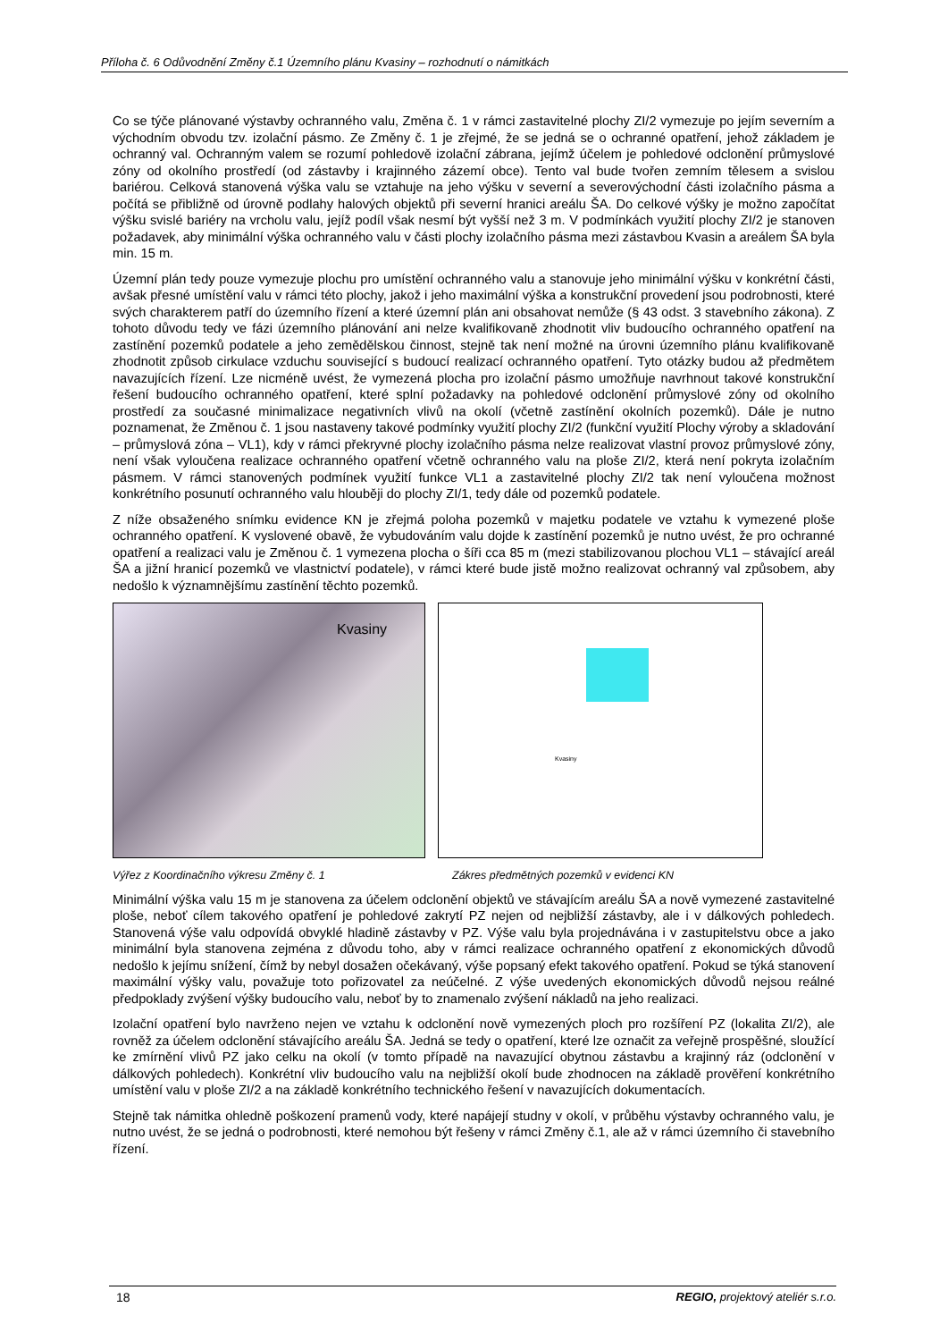Příloha č. 6 Odůvodnění Změny č.1 Územního plánu Kvasiny – rozhodnutí o námitkách
Co se týče plánované výstavby ochranného valu, Změna č. 1 v rámci zastavitelné plochy ZI/2 vymezuje po jejím severním a východním obvodu tzv. izolační pásmo. Ze Změny č. 1 je zřejmé, že se jedná se o ochranné opatření, jehož základem je ochranný val. Ochranným valem se rozumí pohledově izolační zábrana, jejímž účelem je pohledové odclonění průmyslové zóny od okolního prostředí (od zástavby i krajinného zázemí obce). Tento val bude tvořen zemním tělesem a svislou bariérou. Celková stanovená výška valu se vztahuje na jeho výšku v severní a severovýchodní části izolačního pásma a počítá se přibližně od úrovně podlahy halových objektů při severní hranici areálu ŠA. Do celkové výšky je možno započítat výšku svislé bariéry na vrcholu valu, jejíž podíl však nesmí být vyšší než 3 m. V podmínkách využití plochy ZI/2 je stanoven požadavek, aby minimální výška ochranného valu v části plochy izolačního pásma mezi zástavbou Kvasin a areálem ŠA byla min. 15 m.
Územní plán tedy pouze vymezuje plochu pro umístění ochranného valu a stanovuje jeho minimální výšku v konkrétní části, avšak přesné umístění valu v rámci této plochy, jakož i jeho maximální výška a konstrukční provedení jsou podrobnosti, které svých charakterem patří do územního řízení a které územní plán ani obsahovat nemůže (§ 43 odst. 3 stavebního zákona). Z tohoto důvodu tedy ve fázi územního plánování ani nelze kvalifikovaně zhodnotit vliv budoucího ochranného opatření na zastínění pozemků podatele a jeho zemědělskou činnost, stejně tak není možné na úrovni územního plánu kvalifikovaně zhodnotit způsob cirkulace vzduchu související s budoucí realizací ochranného opatření. Tyto otázky budou až předmětem navazujících řízení. Lze nicméně uvést, že vymezená plocha pro izolační pásmo umožňuje navrhnout takové konstrukční řešení budoucího ochranného opatření, které splní požadavky na pohledové odclonění průmyslové zóny od okolního prostředí za současné minimalizace negativních vlivů na okolí (včetně zastínění okolních pozemků). Dále je nutno poznamenat, že Změnou č. 1 jsou nastaveny takové podmínky využití plochy ZI/2 (funkční využití Plochy výroby a skladování – průmyslová zóna – VL1), kdy v rámci překryvné plochy izolačního pásma nelze realizovat vlastní provoz průmyslové zóny, není však vyloučena realizace ochranného opatření včetně ochranného valu na ploše ZI/2, která není pokryta izolačním pásmem. V rámci stanovených podmínek využití funkce VL1 a zastavitelné plochy ZI/2 tak není vyloučena možnost konkrétního posunutí ochranného valu hlouběji do plochy ZI/1, tedy dále od pozemků podatele.
Z níže obsaženého snímku evidence KN je zřejmá poloha pozemků v majetku podatele ve vztahu k vymezené ploše ochranného opatření. K vyslovené obavě, že vybudováním valu dojde k zastínění pozemků je nutno uvést, že pro ochranné opatření a realizaci valu je Změnou č. 1 vymezena plocha o šíři cca 85 m (mezi stabilizovanou plochou VL1 – stávající areál ŠA a jižní hranicí pozemků ve vlastnictví podatele), v rámci které bude jistě možno realizovat ochranný val způsobem, aby nedošlo k významnějšímu zastínění těchto pozemků.
Kvasiny
Kvasiny
Výřez z Koordinačního výkresu Změny č. 1 Zákres předmětných pozemků v evidenci KN
Minimální výška valu 15 m je stanovena za účelem odclonění objektů ve stávajícím areálu ŠA a nově vymezené zastavitelné ploše, neboť cílem takového opatření je pohledové zakrytí PZ nejen od nejbližší zástavby, ale i v dálkových pohledech. Stanovená výše valu odpovídá obvyklé hladině zástavby v PZ. Výše valu byla projednávána i v zastupitelstvu obce a jako minimální byla stanovena zejména z důvodu toho, aby v rámci realizace ochranného opatření z ekonomických důvodů nedošlo k jejímu snížení, čímž by nebyl dosažen očekávaný, výše popsaný efekt takového opatření. Pokud se týká stanovení maximální výšky valu, považuje toto pořizovatel za neúčelné. Z výše uvedených ekonomických důvodů nejsou reálné předpoklady zvýšení výšky budoucího valu, neboť by to znamenalo zvýšení nákladů na jeho realizaci.
Izolační opatření bylo navrženo nejen ve vztahu k odclonění nově vymezených ploch pro rozšíření PZ (lokalita ZI/2), ale rovněž za účelem odclonění stávajícího areálu ŠA. Jedná se tedy o opatření, které lze označit za veřejně prospěšné, sloužící ke zmírnění vlivů PZ jako celku na okolí (v tomto případě na navazující obytnou zástavbu a krajinný ráz (odclonění v dálkových pohledech). Konkrétní vliv budoucího valu na nejbližší okolí bude zhodnocen na základě prověření konkrétního umístění valu v ploše ZI/2 a na základě konkrétního technického řešení v navazujících dokumentacích.
Stejně tak námitka ohledně poškození pramenů vody, které napájejí studny v okolí, v průběhu výstavby ochranného valu, je nutno uvést, že se jedná o podrobnosti, které nemohou být řešeny v rámci Změny č.1, ale až v rámci územního či stavebního řízení.
18 REGIO, projektový ateliér s.r.o.